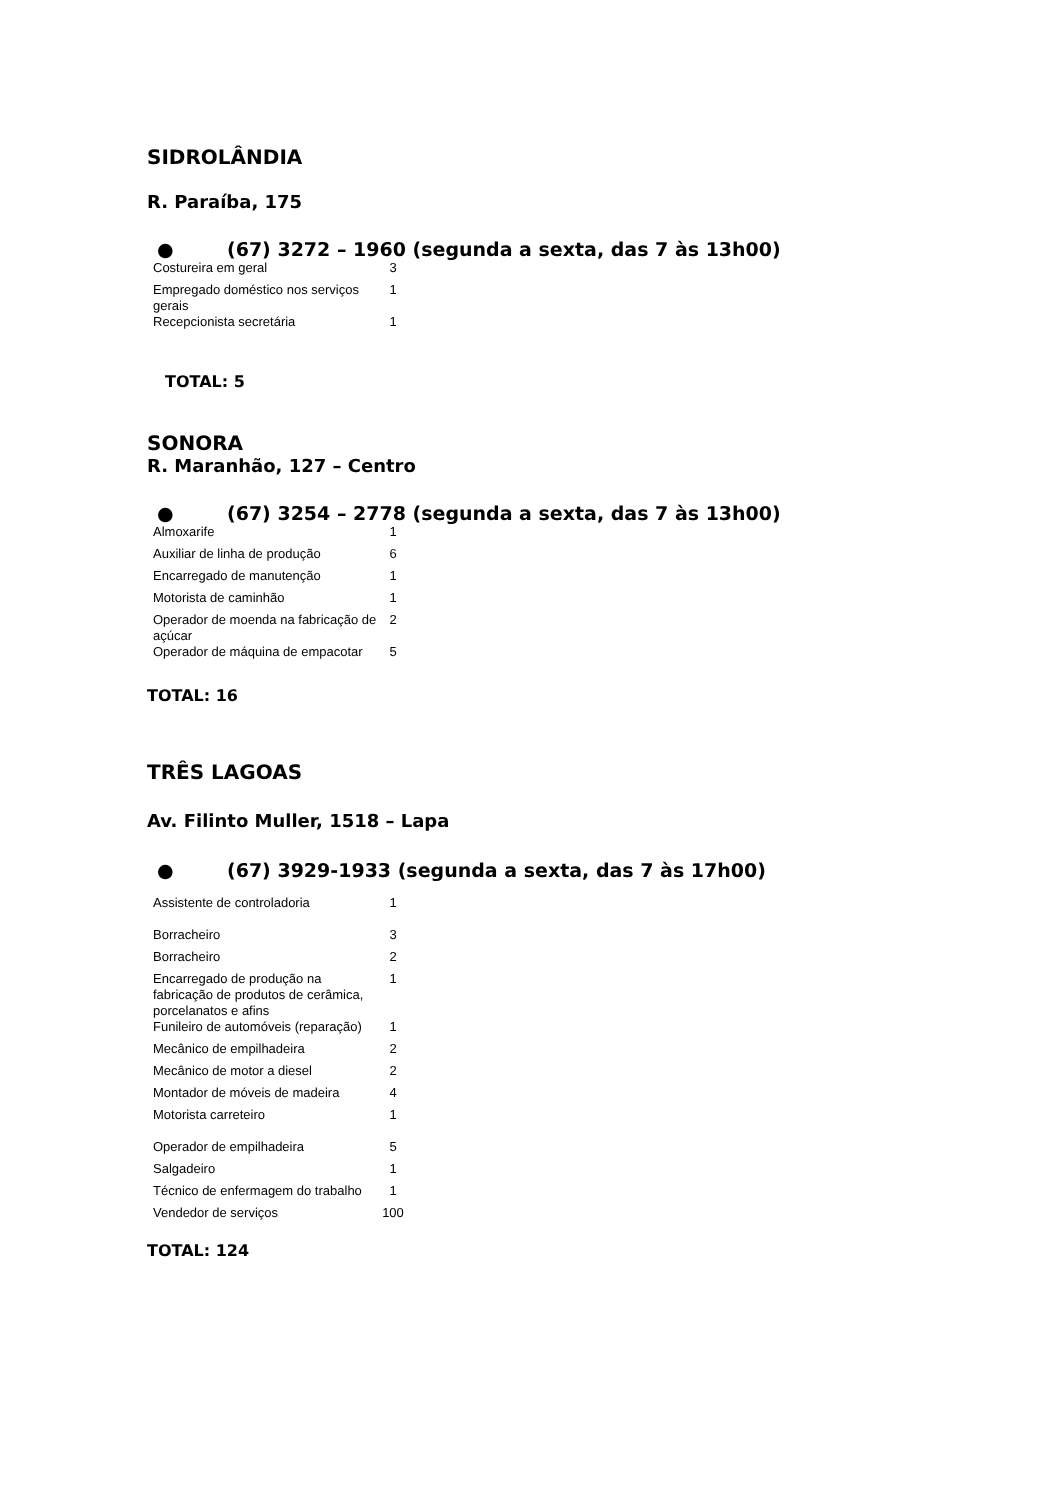SIDROLÂNDIA
R. Paraíba, 175
● (67) 3272 – 1960 (segunda a sexta, das 7 às 13h00)
| Costureira em geral | 3 |
| Empregado doméstico nos serviços gerais | 1 |
| Recepcionista secretária | 1 |
TOTAL: 5
SONORA
R. Maranhão, 127 – Centro
● (67) 3254 – 2778 (segunda a sexta, das 7 às 13h00)
| Almoxarife | 1 |
| Auxiliar de linha de produção | 6 |
| Encarregado de manutenção | 1 |
| Motorista de caminhão | 1 |
| Operador de moenda na fabricação de açúcar | 2 |
| Operador de máquina de empacotar | 5 |
TOTAL: 16
TRÊS LAGOAS
Av. Filinto Muller, 1518 – Lapa
● (67) 3929-1933 (segunda a sexta, das 7 às 17h00)
| Assistente de controladoria | 1 |
| Borracheiro | 3 |
| Borracheiro | 2 |
| Encarregado de produção na fabricação de produtos de cerâmica, porcelanatos e afins | 1 |
| Funileiro de automóveis (reparação) | 1 |
| Mecânico de empilhadeira | 2 |
| Mecânico de motor a diesel | 2 |
| Montador de móveis de madeira | 4 |
| Motorista carreteiro | 1 |
| Operador de empilhadeira | 5 |
| Salgadeiro | 1 |
| Técnico de enfermagem do trabalho | 1 |
| Vendedor de serviços | 100 |
TOTAL: 124